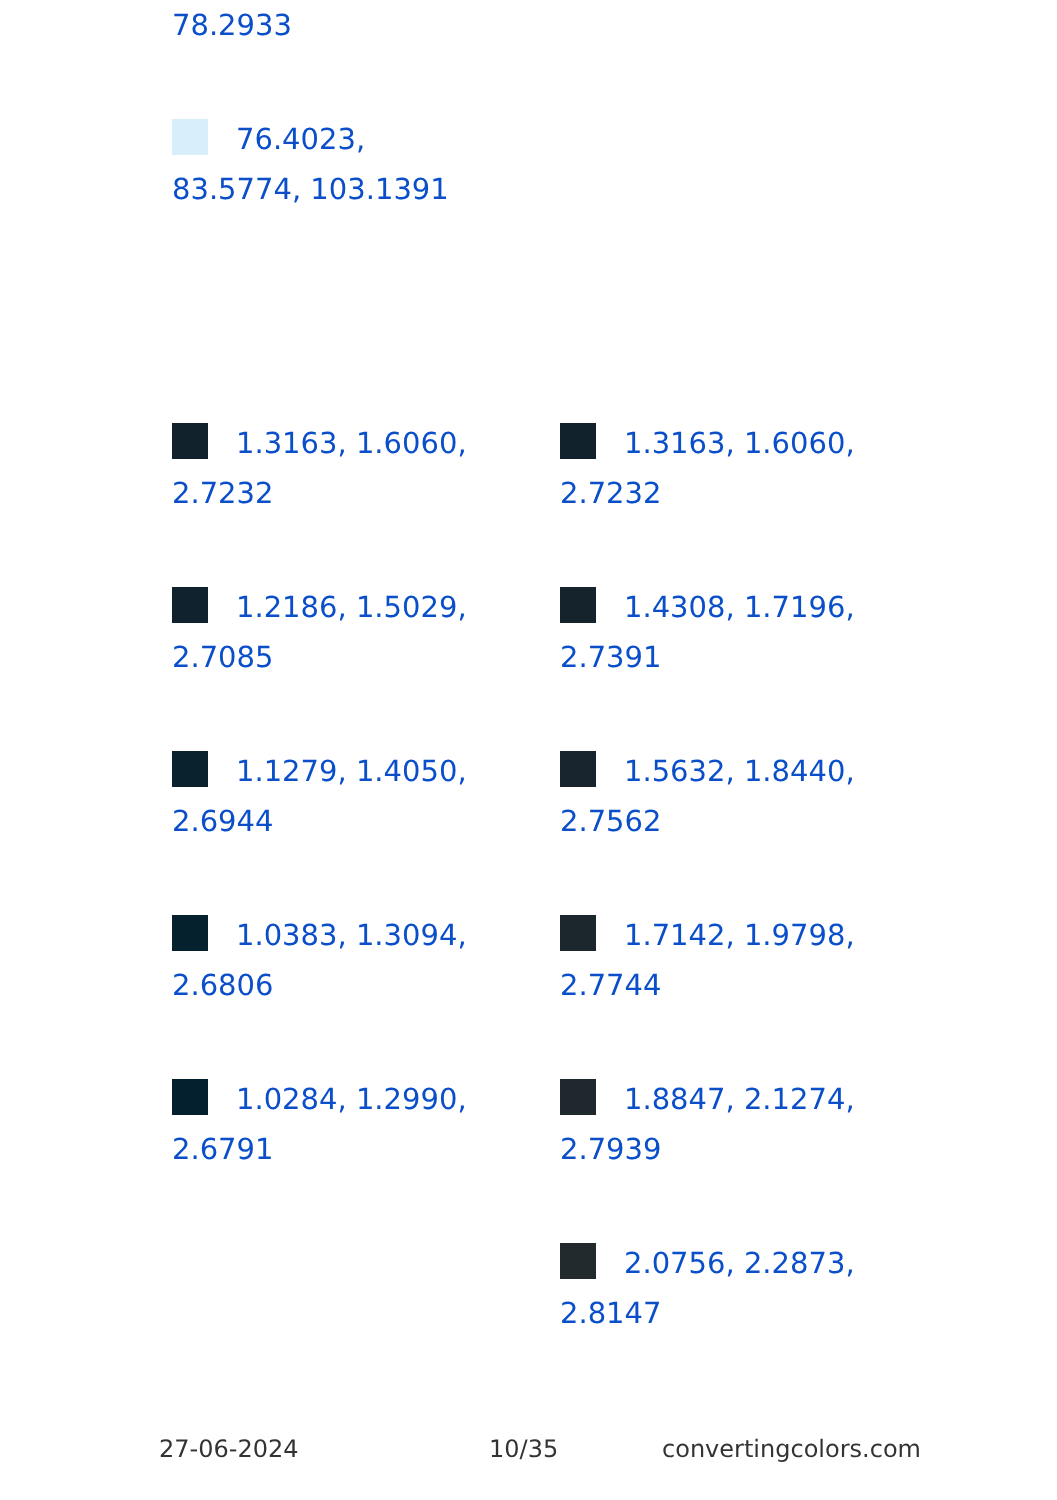78.2933
76.4023, 83.5774, 103.1391
1.3163, 1.6060, 2.7232
1.3163, 1.6060, 2.7232
1.2186, 1.5029, 2.7085
1.4308, 1.7196, 2.7391
1.1279, 1.4050, 2.6944
1.5632, 1.8440, 2.7562
1.0383, 1.3094, 2.6806
1.7142, 1.9798, 2.7744
1.0284, 1.2990, 2.6791
1.8847, 2.1274, 2.7939
2.0756, 2.2873, 2.8147
27-06-2024 10/35 convertingcolors.com